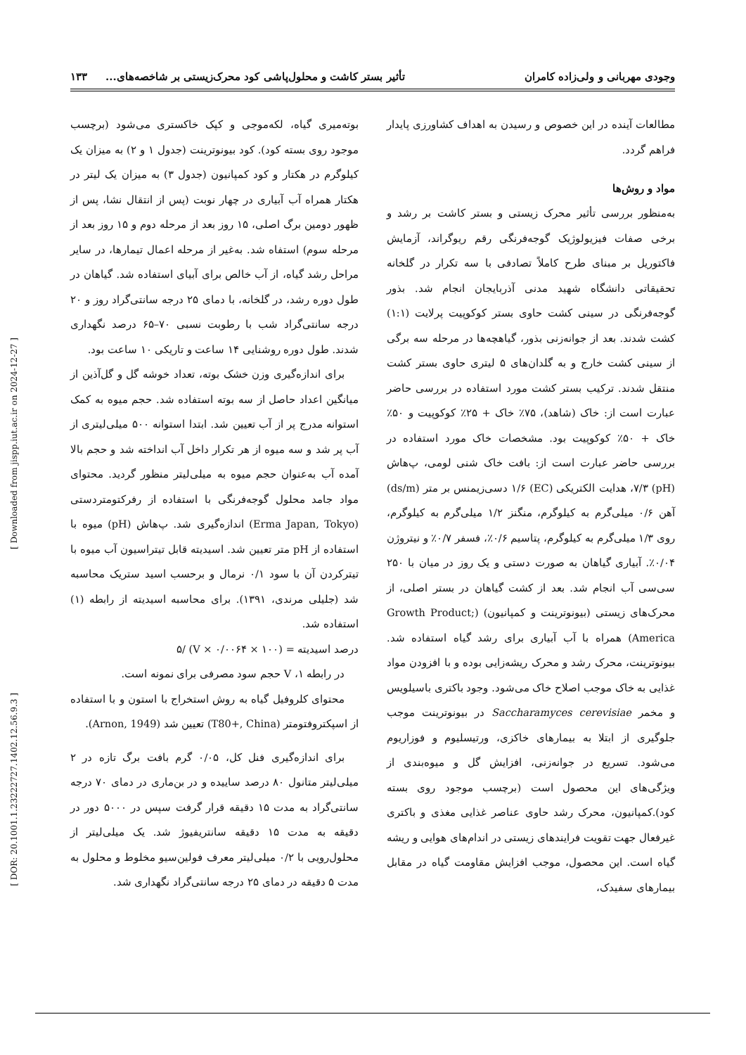وجودی مهربانی و ولی‌زاده کامران تأثیر بستر کاشت و محلول‌پاشی کود محرک‌زیستی بر شاخصه‌های... ۱۳۳
مطالعات آینده در این خصوص و رسیدن به اهداف کشاورزی پایدار فراهم گردد.
مواد و روش‌ها
به‌منظور بررسی تأثیر محرک زیستی و بستر کاشت بر رشد و برخی صفات فیزیولوژیک گوجه‌فرنگی رقم ریوگراند، آزمایش فاکتوریل بر مبنای طرح کاملاً تصادفی با سه تکرار در گلخانه تحقیقاتی دانشگاه شهید مدنی آذربایجان انجام شد. بذور گوجه‌فرنگی در سینی کشت حاوی بستر کوکوپیت پرلایت (۱:۱) کشت شدند. بعد از جوانه‌زنی بذور، گیاهچه‌ها در مرحله سه برگی از سینی کشت خارج و به گلدان‌های ۵ لیتری حاوی بستر کشت منتقل شدند. ترکیب بستر کشت مورد استفاده در بررسی حاضر عبارت است از: خاک (شاهد)، ۷۵٪ خاک + ۲۵٪ کوکوپیت و ۵۰٪ خاک + ۵۰٪ کوکوپیت بود. مشخصات خاک مورد استفاده در بررسی حاضر عبارت است از: بافت خاک شنی لومی، پ‌هاش (pH) ۷/۳، هدایت الکتریکی (EC) ۱/۶ دسی‌زیمنس بر متر (ds/m) آهن ۰/۶ میلی‌گرم به کیلوگرم، منگنز ۱/۲ میلی‌گرم به کیلوگرم، روی ۱/۳ میلی‌گرم به کیلوگرم، پتاسیم ۰/۶٪، فسفر ۰/۷٪ و نیتروژن ۰/۰۴٪. آبیاری گیاهان به صورت دستی و یک روز در میان با ۲۵۰ سی‌سی آب انجام شد. بعد از کشت گیاهان در بستر اصلی، از محرک‌های زیستی (بیونوترینت و کمپانیون) (Growth Product; America) همراه با آب آبیاری برای رشد گیاه استفاده شد. بیونوترینت، محرک رشد و محرک ریشه‌زایی بوده و با افزودن مواد غذایی به خاک موجب اصلاح خاک می‌شود. وجود باکتری باسیلویس و مخمر Saccharamyces cerevisiae در بیونوترینت موجب جلوگیری از ابتلا به بیمارهای خاکزی، ورتیسلیوم و فوزاریوم می‌شود. تسریع در جوانه‌زنی، افزایش گل و میوه‌بندی از ویژگی‌های این محصول است (برچسب موجود روی بسته کود).کمپانیون، محرک رشد حاوی عناصر غذایی مغذی و باکتری غیرفعال جهت تقویت فرایندهای زیستی در اندام‌های هوایی و ریشه گیاه است. این محصول، موجب افزایش مقاومت گیاه در مقابل بیمارهای سفیدک،
بوته‌میری گیاه، لکه‌موجی و کپک خاکستری می‌شود (برچسب موجود روی بسته کود). کود بیونوترینت (جدول ۱ و ۲) به میزان یک کیلوگرم در هکتار و کود کمپانیون (جدول ۳) به میزان یک لیتر در هکتار همراه آب آبیاری در چهار نوبت (پس از انتقال نشا، پس از ظهور دومین برگ اصلی، ۱۵ روز بعد از مرحله دوم و ۱۵ روز بعد از مرحله سوم) استفاه شد. به‌غیر از مرحله اعمال تیمارها، در سایر مراحل رشد گیاه، از آب خالص برای آبیای استفاده شد. گیاهان در طول دوره رشد، در گلخانه، با دمای ۲۵ درجه سانتی‌گراد روز و ۲۰ درجه سانتی‌گراد شب با رطوبت نسبی ۷۰–۶۵ درصد نگهداری شدند. طول دوره روشنایی ۱۴ ساعت و تاریکی ۱۰ ساعت بود.
برای اندازه‌گیری وزن خشک بوته، تعداد خوشه گل و گل‌آذین از میانگین اعداد حاصل از سه بوته استفاده شد. حجم میوه به کمک استوانه مدرج پر از آب تعیین شد. ابتدا استوانه ۵۰۰ میلی‌لیتری از آب پر شد و سه میوه از هر تکرار داخل آب انداخته شد و حجم بالا آمده آب به‌عنوان حجم میوه به میلی‌لیتر منظور گردید. محتوای مواد جامد محلول گوجه‌فرنگی با استفاده از رفرکتومتردستی (Erma Japan, Tokyo) اندازه‌گیری شد. پ‌هاش (pH) میوه با استفاده از pH متر تعیین شد. اسیدیته قابل تیتراسیون آب میوه با تیترکردن آن با سود ۰/۱ نرمال و برحسب اسید ستریک محاسبه شد (جلیلی مرندی، ۱۳۹۱). برای محاسبه اسیدیته از رابطه (۱) استفاده شد.
درصد اسیدیته = (۱۰۰ × ۰/۰۰۶۴ × V) /۵
در رابطه ۱، V حجم سود مصرفی برای نمونه است.
محتوای کلروفیل گیاه به روش استخراج با استون و با استفاده از اسپکتروفتومتر (T80+, China) تعیین شد (Arnon, 1949).
برای اندازه‌گیری فنل کل، ۰/۰۵ گرم بافت برگ تازه در ۲ میلی‌لیتر متانول ۸۰ درصد ساییده و در بن‌ماری در دمای ۷۰ درجه سانتی‌گراد به مدت ۱۵ دقیقه قرار گرفت سپس در ۵۰۰۰ دور در دقیقه به مدت ۱۵ دقیقه سانتریفیوژ شد. یک میلی‌لیتر از محلول‌رویی با ۰/۲ میلی‌لیتر معرف فولین‌سیو مخلوط و محلول به مدت ۵ دقیقه در دمای ۲۵ درجه سانتی‌گراد نگهداری شد.
[ Downloaded from jispp.iut.ac.ir on 2024-12-27 ]
[ DOR: 20.1001.1.23222727.1402.12.56.9.3 ]